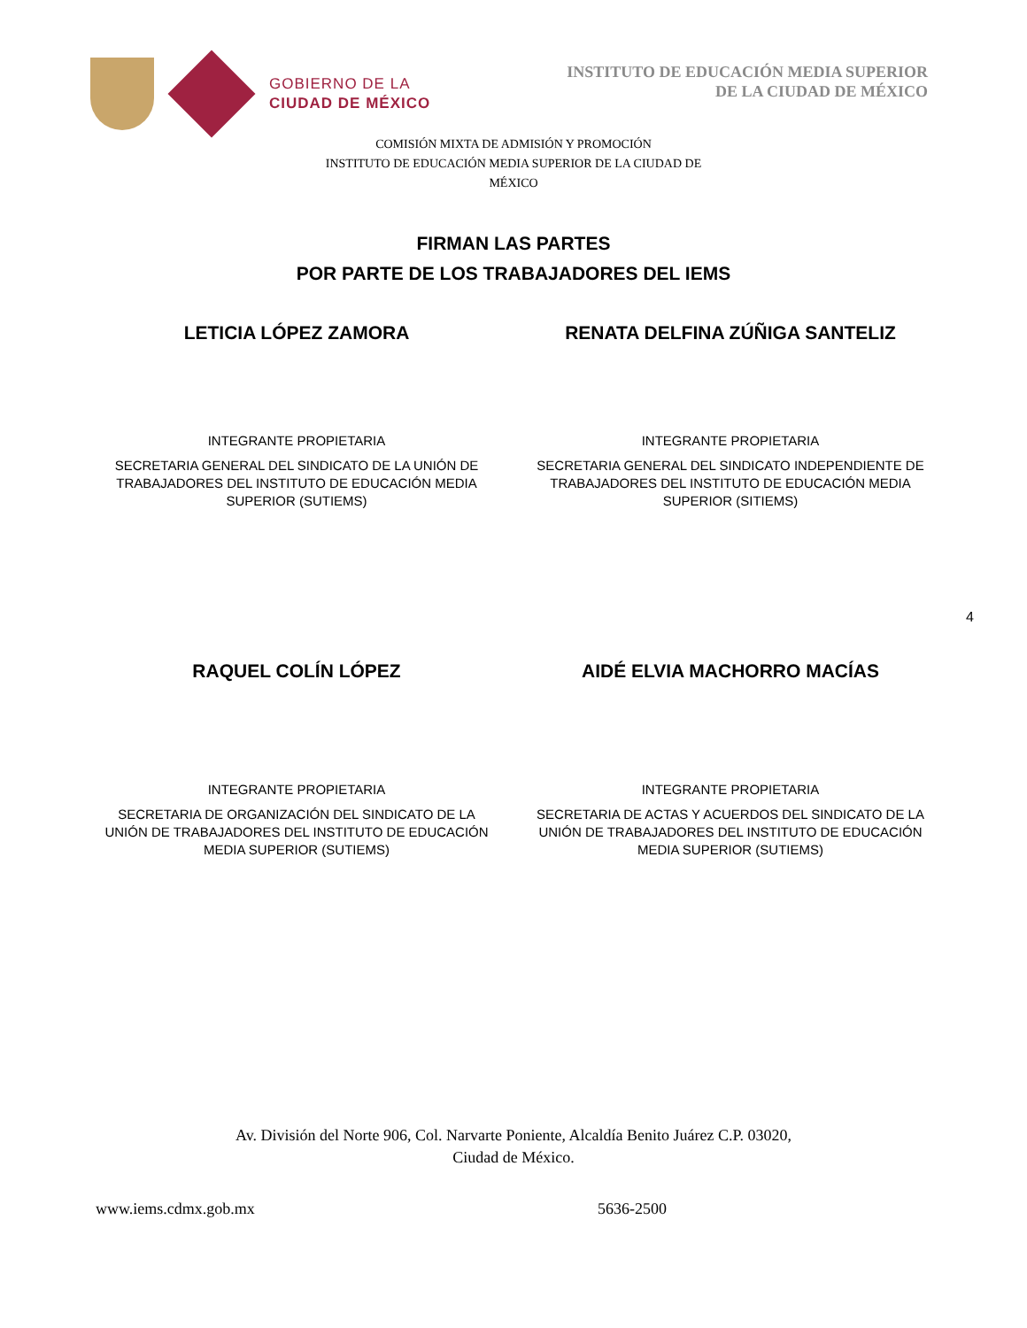GOBIERNO DE LA
CIUDAD DE MÉXICO
INSTITUTO DE EDUCACIÓN MEDIA SUPERIOR
DE LA CIUDAD DE MÉXICO
COMISIÓN MIXTA DE ADMISIÓN Y PROMOCIÓN
INSTITUTO DE EDUCACIÓN MEDIA SUPERIOR DE LA CIUDAD DE
MÉXICO
FIRMAN LAS PARTES
POR PARTE DE LOS TRABAJADORES DEL IEMS
LETICIA LÓPEZ ZAMORA RENATA DELFINA ZÚÑIGA SANTELIZ
INTEGRANTE PROPIETARIA
SECRETARIA GENERAL DEL SINDICATO DE LA UNIÓN DE
TRABAJADORES DEL INSTITUTO DE EDUCACIÓN MEDIA
SUPERIOR (SUTIEMS)
INTEGRANTE PROPIETARIA
SECRETARIA GENERAL DEL SINDICATO INDEPENDIENTE DE
TRABAJADORES DEL INSTITUTO DE EDUCACIÓN MEDIA
SUPERIOR (SITIEMS)
4
RAQUEL COLÍN LÓPEZ AIDÉ ELVIA MACHORRO MACÍAS
INTEGRANTE PROPIETARIA
SECRETARIA DE ORGANIZACIÓN DEL SINDICATO DE LA
UNIÓN DE TRABAJADORES DEL INSTITUTO DE EDUCACIÓN
MEDIA SUPERIOR (SUTIEMS)
INTEGRANTE PROPIETARIA
SECRETARIA DE ACTAS Y ACUERDOS DEL SINDICATO DE LA
UNIÓN DE TRABAJADORES DEL INSTITUTO DE EDUCACIÓN
MEDIA SUPERIOR (SUTIEMS)
Av. División del Norte 906, Col. Narvarte Poniente, Alcaldía Benito Juárez C.P. 03020,
Ciudad de México.
www.iems.cdmx.gob.mx 5636-2500